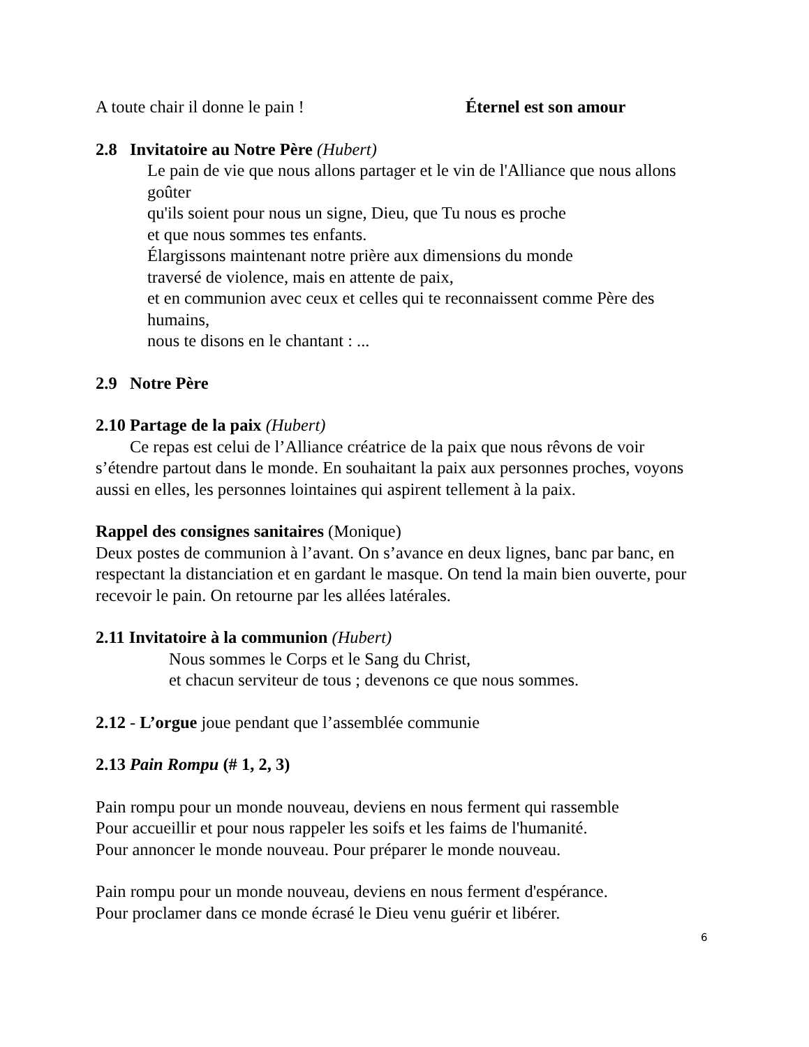A toute chair il donne le pain ! Éternel est son amour
2.8 Invitatoire au Notre Père (Hubert)
Le pain de vie que nous allons partager et le vin de l'Alliance que nous allons goûter
qu'ils soient pour nous un signe, Dieu, que Tu nous es proche
et que nous sommes tes enfants.
Élargissons maintenant notre prière aux dimensions du monde
traversé de violence, mais en attente de paix,
et en communion avec ceux et celles qui te reconnaissent comme Père des humains,
nous te disons en le chantant : ...
2.9 Notre Père
2.10 Partage de la paix (Hubert)
Ce repas est celui de l’Alliance créatrice de la paix que nous rêvons de voir s’étendre partout dans le monde. En souhaitant la paix aux personnes proches, voyons aussi en elles, les personnes lointaines qui aspirent tellement à la paix.
Rappel des consignes sanitaires (Monique)
Deux postes de communion à l’avant. On s’avance en deux lignes, banc par banc, en respectant la distanciation et en gardant le masque. On tend la main bien ouverte, pour recevoir le pain. On retourne par les allées latérales.
2.11 Invitatoire à la communion (Hubert)
Nous sommes le Corps et le Sang du Christ,
et chacun serviteur de tous ; devenons ce que nous sommes.
2.12 - L’orgue joue pendant que l’assemblée communie
2.13 Pain Rompu (# 1, 2, 3)
Pain rompu pour un monde nouveau, deviens en nous ferment qui rassemble
Pour accueillir et pour nous rappeler les soifs et les faims de l'humanité.
Pour annoncer le monde nouveau. Pour préparer le monde nouveau.
Pain rompu pour un monde nouveau, deviens en nous ferment d'espérance.
Pour proclamer dans ce monde écrasé le Dieu venu guérir et libérer.
6